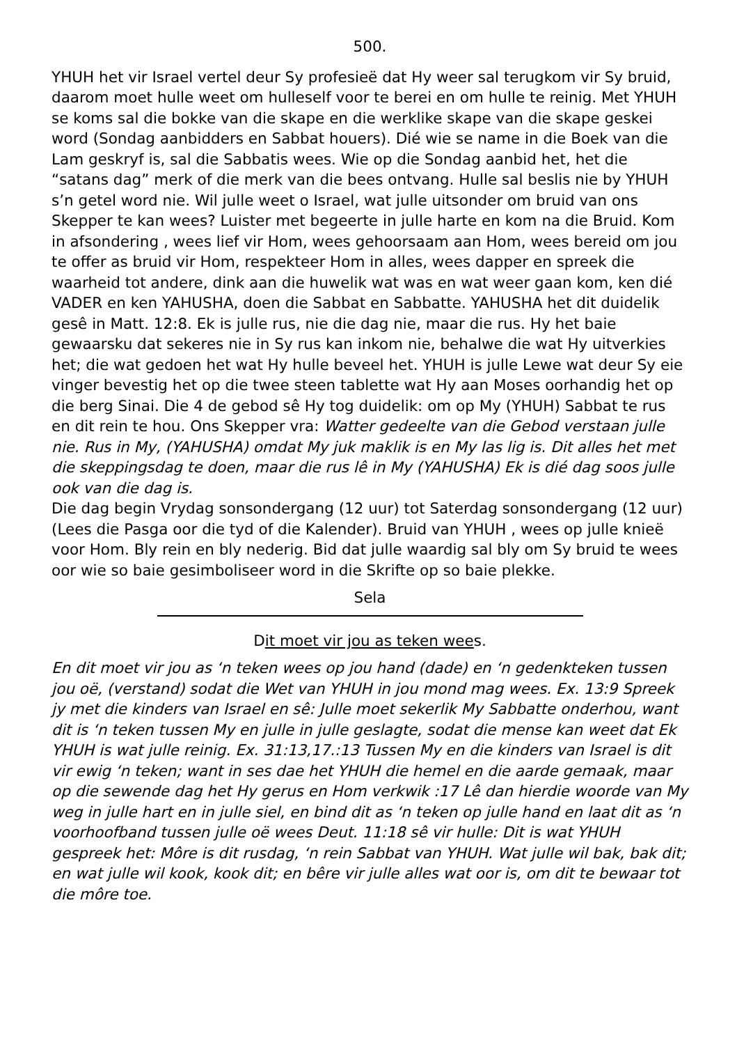500.
YHUH het vir Israel vertel deur Sy profesieë dat Hy weer sal terugkom vir Sy bruid, daarom moet hulle weet om hulleself voor te berei en om hulle te reinig. Met YHUH se koms sal die bokke van die skape en die werklike skape van die skape geskei word (Sondag aanbidders en Sabbat houers). Dié wie se name in die Boek van die Lam geskryf is, sal die Sabbatis wees. Wie op die Sondag aanbid het, het die “satans dag” merk of die merk van die bees ontvang. Hulle sal beslis nie by YHUH s’n getel word nie. Wil julle weet o Israel, wat julle uitsonder om bruid van ons Skepper te kan wees? Luister met begeerte in julle harte en kom na die Bruid. Kom in afsondering , wees lief vir Hom, wees gehoorsaam aan Hom, wees bereid om jou te offer as bruid vir Hom, respekteer Hom in alles, wees dapper en spreek die waarheid tot andere, dink aan die huwelik wat was en wat weer gaan kom, ken dié VADER en ken YAHUSHA, doen die Sabbat en Sabbatte. YAHUSHA het dit duidelik gesê in Matt. 12:8. Ek is julle rus, nie die dag nie, maar die rus. Hy het baie gewaarsku dat sekeres nie in Sy rus kan inkom nie, behalwe die wat Hy uitverkies het; die wat gedoen het wat Hy hulle beveel het. YHUH is julle Lewe wat deur Sy eie vinger bevestig het op die twee steen tablette wat Hy aan Moses oorhandig het op die berg Sinai. Die 4 de gebod sê Hy tog duidelik: om op My (YHUH) Sabbat te rus en dit rein te hou. Ons Skepper vra: Watter gedeelte van die Gebod verstaan julle nie. Rus in My, (YAHUSHA) omdat My juk maklik is en My las lig is. Dit alles het met die skeppingsdag te doen, maar die rus lê in My (YAHUSHA) Ek is dié dag soos julle ook van die dag is.
Die dag begin Vrydag sonsondergang (12 uur) tot Saterdag sonsondergang (12 uur) (Lees die Pasga oor die tyd of die Kalender). Bruid van YHUH , wees op julle knieë voor Hom. Bly rein en bly nederig. Bid dat julle waardig sal bly om Sy bruid te wees oor wie so baie gesimboliseer word in die Skrifte op so baie plekke.
Sela
Dit moet vir jou as teken wees.
En dit moet vir jou as ‘n teken wees op jou hand (dade) en ‘n gedenkteken tussen jou oë, (verstand) sodat die Wet van YHUH in jou mond mag wees. Ex. 13:9 Spreek jy met die kinders van Israel en sê: Julle moet sekerlik My Sabbatte onderhou, want dit is ‘n teken tussen My en julle in julle geslagte, sodat die mense kan weet dat Ek YHUH is wat julle reinig. Ex. 31:13,17.:13 Tussen My en die kinders van Israel is dit vir ewig ‘n teken; want in ses dae het YHUH die hemel en die aarde gemaak, maar op die sewende dag het Hy gerus en Hom verkwik :17 Lê dan hierdie woorde van My weg in julle hart en in julle siel, en bind dit as ‘n teken op julle hand en laat dit as ‘n voorhoofband tussen julle oë wees Deut. 11:18 sê vir hulle: Dit is wat YHUH gespreek het: Môre is dit rusdag, ‘n rein Sabbat van YHUH. Wat julle wil bak, bak dit; en wat julle wil kook, kook dit; en bêre vir julle alles wat oor is, om dit te bewaar tot die môre toe.